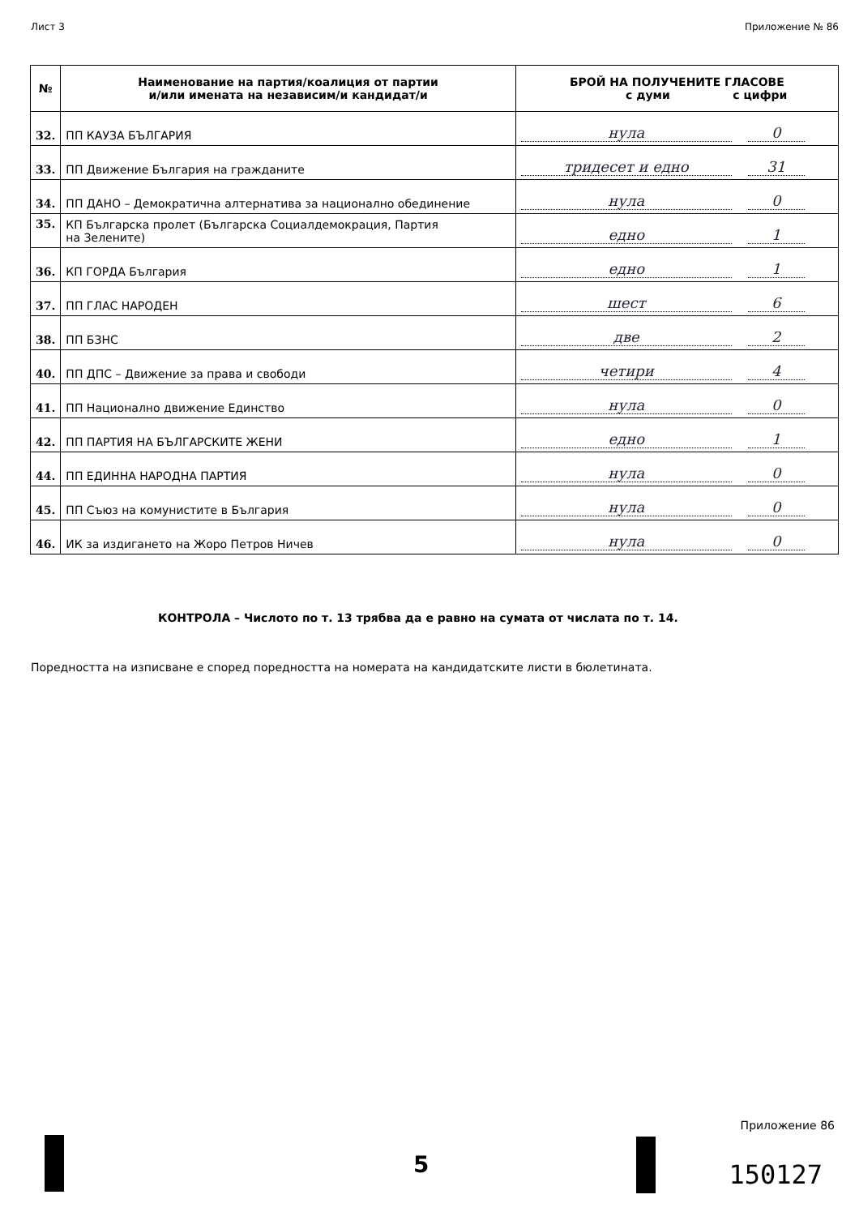Лист 3 Приложение № 86
| № | Наименование на партия/коалиция от партии и/или имената на независим/и кандидат/и | БРОЙ НА ПОЛУЧЕНИТЕ ГЛАСОВЕ с думи с цифри |
| --- | --- | --- |
| 32. | ПП КАУЗА БЪЛГАРИЯ | нула 0 |
| 33. | ПП Движение България на гражданите | тридесет и едно 31 |
| 34. | ПП ДАНО – Демократична алтернатива за национално обединение | нула 0 |
| 35. | КП Българска пролет (Българска Социалдемокрация, Партия на Зелените) | едно 1 |
| 36. | КП ГОРДА България | едно 1 |
| 37. | ПП ГЛАС НАРОДЕН | шест 6 |
| 38. | ПП БЗНС | две 2 |
| 40. | ПП ДПС – Движение за права и свободи | четири 4 |
| 41. | ПП Национално движение Единство | нула 0 |
| 42. | ПП ПАРТИЯ НА БЪЛГАРСКИТЕ ЖЕНИ | едно 1 |
| 44. | ПП ЕДИННА НАРОДНА ПАРТИЯ | нула 0 |
| 45. | ПП Съюз на комунистите в България | нула 0 |
| 46. | ИК за издигането на Жоро Петров Ничев | нула 0 |
КОНТРОЛА – Числото по т. 13 трябва да е равно на сумата от числата по т. 14.
Поредността на изписване е според поредността на номерата на кандидатските листи в бюлетината.
Приложение 86
5 150127